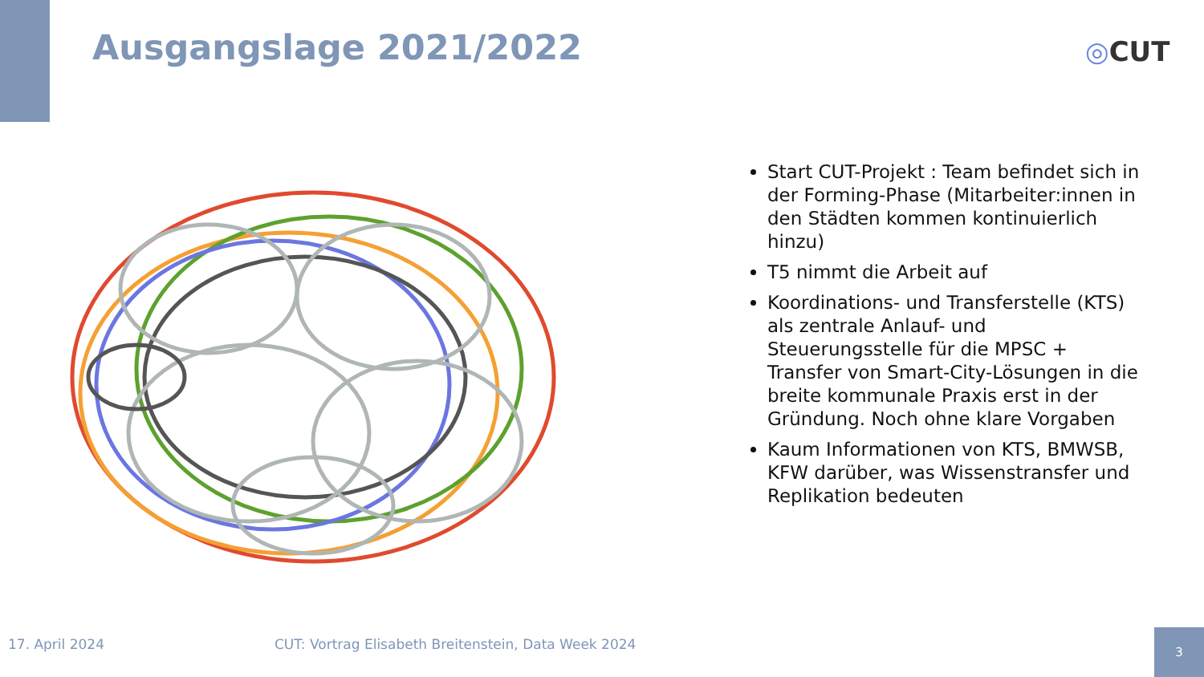Ausgangslage 2021/2022 ◎CUT
Start CUT-Projekt : Team befindet sich in der Forming-Phase (Mitarbeiter:innen in den Städten kommen kontinuierlich hinzu)
T5 nimmt die Arbeit auf
Koordinations- und Transferstelle (KTS) als zentrale Anlauf- und Steuerungsstelle für die MPSC + Transfer von Smart-City-Lösungen in die breite kommunale Praxis erst in der Gründung. Noch ohne klare Vorgaben
Kaum Informationen von KTS, BMWSB, KFW darüber, was Wissenstransfer und Replikation bedeuten
17. April 2024
CUT: Vortrag Elisabeth Breitenstein, Data Week 2024
3